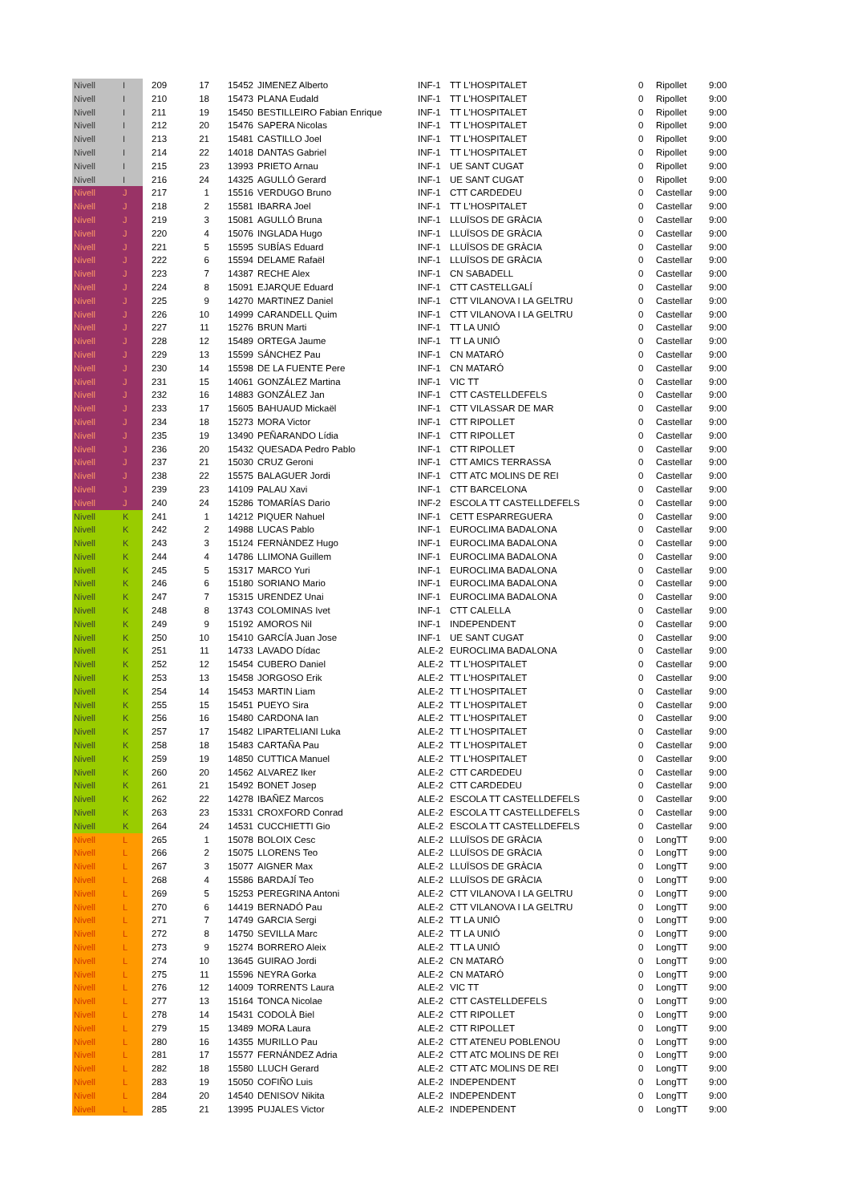| Nivell | I | | 209 | 17 | 15452 | JIMENEZ Alberto | INF-1 | TT L'HOSPITALET | 0 | Ripollet | 9:00 |
| Nivell | I | | 210 | 18 | 15473 | PLANA Eudald | INF-1 | TT L'HOSPITALET | 0 | Ripollet | 9:00 |
| Nivell | I | | 211 | 19 | 15450 | BESTILLEIRO Fabian Enrique | INF-1 | TT L'HOSPITALET | 0 | Ripollet | 9:00 |
| Nivell | I | | 212 | 20 | 15476 | SAPERA Nicolas | INF-1 | TT L'HOSPITALET | 0 | Ripollet | 9:00 |
| Nivell | I | | 213 | 21 | 15481 | CASTILLO Joel | INF-1 | TT L'HOSPITALET | 0 | Ripollet | 9:00 |
| Nivell | I | | 214 | 22 | 14018 | DANTAS Gabriel | INF-1 | TT L'HOSPITALET | 0 | Ripollet | 9:00 |
| Nivell | I | | 215 | 23 | 13993 | PRIETO Arnau | INF-1 | UE SANT CUGAT | 0 | Ripollet | 9:00 |
| Nivell | I | | 216 | 24 | 14325 | AGULLÓ Gerard | INF-1 | UE SANT CUGAT | 0 | Ripollet | 9:00 |
| Nivell | J | | 217 | 1 | 15516 | VERDUGO Bruno | INF-1 | CTT CARDEDEU | 0 | Castellar | 9:00 |
| Nivell | J | | 218 | 2 | 15581 | IBARRA Joel | INF-1 | TT L'HOSPITALET | 0 | Castellar | 9:00 |
| Nivell | J | | 219 | 3 | 15081 | AGULLÓ Bruna | INF-1 | LLUÏSOS DE GRÀCIA | 0 | Castellar | 9:00 |
| Nivell | J | | 220 | 4 | 15076 | INGLADA Hugo | INF-1 | LLUÏSOS DE GRÀCIA | 0 | Castellar | 9:00 |
| Nivell | J | | 221 | 5 | 15595 | SUBÍAS Eduard | INF-1 | LLUÏSOS DE GRÀCIA | 0 | Castellar | 9:00 |
| Nivell | J | | 222 | 6 | 15594 | DELAME Rafaël | INF-1 | LLUÏSOS DE GRÀCIA | 0 | Castellar | 9:00 |
| Nivell | J | | 223 | 7 | 14387 | RECHE Alex | INF-1 | CN SABADELL | 0 | Castellar | 9:00 |
| Nivell | J | | 224 | 8 | 15091 | EJARQUE Eduard | INF-1 | CTT CASTELLGALÍ | 0 | Castellar | 9:00 |
| Nivell | J | | 225 | 9 | 14270 | MARTINEZ Daniel | INF-1 | CTT VILANOVA I LA GELTRU | 0 | Castellar | 9:00 |
| Nivell | J | | 226 | 10 | 14999 | CARANDELL Quim | INF-1 | CTT VILANOVA I LA GELTRU | 0 | Castellar | 9:00 |
| Nivell | J | | 227 | 11 | 15276 | BRUN Marti | INF-1 | TT LA UNIÓ | 0 | Castellar | 9:00 |
| Nivell | J | | 228 | 12 | 15489 | ORTEGA Jaume | INF-1 | TT LA UNIÓ | 0 | Castellar | 9:00 |
| Nivell | J | | 229 | 13 | 15599 | SÁNCHEZ Pau | INF-1 | CN MATARÓ | 0 | Castellar | 9:00 |
| Nivell | J | | 230 | 14 | 15598 | DE LA FUENTE Pere | INF-1 | CN MATARÓ | 0 | Castellar | 9:00 |
| Nivell | J | | 231 | 15 | 14061 | GONZÁLEZ Martina | INF-1 | VIC TT | 0 | Castellar | 9:00 |
| Nivell | J | | 232 | 16 | 14883 | GONZÁLEZ Jan | INF-1 | CTT CASTELLDEFELS | 0 | Castellar | 9:00 |
| Nivell | J | | 233 | 17 | 15605 | BAHUAUD Mickaël | INF-1 | CTT VILASSAR DE MAR | 0 | Castellar | 9:00 |
| Nivell | J | | 234 | 18 | 15273 | MORA Victor | INF-1 | CTT RIPOLLET | 0 | Castellar | 9:00 |
| Nivell | J | | 235 | 19 | 13490 | PEÑARANDO Lídia | INF-1 | CTT RIPOLLET | 0 | Castellar | 9:00 |
| Nivell | J | | 236 | 20 | 15432 | QUESADA Pedro Pablo | INF-1 | CTT RIPOLLET | 0 | Castellar | 9:00 |
| Nivell | J | | 237 | 21 | 15030 | CRUZ Geroni | INF-1 | CTT AMICS TERRASSA | 0 | Castellar | 9:00 |
| Nivell | J | | 238 | 22 | 15575 | BALAGUER Jordi | INF-1 | CTT ATC MOLINS DE REI | 0 | Castellar | 9:00 |
| Nivell | J | | 239 | 23 | 14109 | PALAU Xavi | INF-1 | CTT BARCELONA | 0 | Castellar | 9:00 |
| Nivell | J | | 240 | 24 | 15286 | TOMARÍAS Dario | INF-2 | ESCOLA TT CASTELLDEFELS | 0 | Castellar | 9:00 |
| Nivell | K | | 241 | 1 | 14212 | PIQUER Nahuel | INF-1 | CETT ESPARREGUERA | 0 | Castellar | 9:00 |
| Nivell | K | | 242 | 2 | 14988 | LUCAS Pablo | INF-1 | EUROCLIMA BADALONA | 0 | Castellar | 9:00 |
| Nivell | K | | 243 | 3 | 15124 | FERNÀNDEZ Hugo | INF-1 | EUROCLIMA BADALONA | 0 | Castellar | 9:00 |
| Nivell | K | | 244 | 4 | 14786 | LLIMONA Guillem | INF-1 | EUROCLIMA BADALONA | 0 | Castellar | 9:00 |
| Nivell | K | | 245 | 5 | 15317 | MARCO Yuri | INF-1 | EUROCLIMA BADALONA | 0 | Castellar | 9:00 |
| Nivell | K | | 246 | 6 | 15180 | SORIANO Mario | INF-1 | EUROCLIMA BADALONA | 0 | Castellar | 9:00 |
| Nivell | K | | 247 | 7 | 15315 | URENDEZ Unai | INF-1 | EUROCLIMA BADALONA | 0 | Castellar | 9:00 |
| Nivell | K | | 248 | 8 | 13743 | COLOMINAS Ivet | INF-1 | CTT CALELLA | 0 | Castellar | 9:00 |
| Nivell | K | | 249 | 9 | 15192 | AMOROS Nil | INF-1 | INDEPENDENT | 0 | Castellar | 9:00 |
| Nivell | K | | 250 | 10 | 15410 | GARCÍA Juan Jose | INF-1 | UE SANT CUGAT | 0 | Castellar | 9:00 |
| Nivell | K | | 251 | 11 | 14733 | LAVADO Dídac | ALE-2 | EUROCLIMA BADALONA | 0 | Castellar | 9:00 |
| Nivell | K | | 252 | 12 | 15454 | CUBERO Daniel | ALE-2 | TT L'HOSPITALET | 0 | Castellar | 9:00 |
| Nivell | K | | 253 | 13 | 15458 | JORGOSO Erik | ALE-2 | TT L'HOSPITALET | 0 | Castellar | 9:00 |
| Nivell | K | | 254 | 14 | 15453 | MARTIN Liam | ALE-2 | TT L'HOSPITALET | 0 | Castellar | 9:00 |
| Nivell | K | | 255 | 15 | 15451 | PUEYO Sira | ALE-2 | TT L'HOSPITALET | 0 | Castellar | 9:00 |
| Nivell | K | | 256 | 16 | 15480 | CARDONA Ian | ALE-2 | TT L'HOSPITALET | 0 | Castellar | 9:00 |
| Nivell | K | | 257 | 17 | 15482 | LIPARTELIANI Luka | ALE-2 | TT L'HOSPITALET | 0 | Castellar | 9:00 |
| Nivell | K | | 258 | 18 | 15483 | CARTAÑA Pau | ALE-2 | TT L'HOSPITALET | 0 | Castellar | 9:00 |
| Nivell | K | | 259 | 19 | 14850 | CUTTICA Manuel | ALE-2 | TT L'HOSPITALET | 0 | Castellar | 9:00 |
| Nivell | K | | 260 | 20 | 14562 | ALVAREZ Iker | ALE-2 | CTT CARDEDEU | 0 | Castellar | 9:00 |
| Nivell | K | | 261 | 21 | 15492 | BONET Josep | ALE-2 | CTT CARDEDEU | 0 | Castellar | 9:00 |
| Nivell | K | | 262 | 22 | 14278 | IBAÑEZ Marcos | ALE-2 | ESCOLA TT CASTELLDEFELS | 0 | Castellar | 9:00 |
| Nivell | K | | 263 | 23 | 15331 | CROXFORD Conrad | ALE-2 | ESCOLA TT CASTELLDEFELS | 0 | Castellar | 9:00 |
| Nivell | K | | 264 | 24 | 14531 | CUCCHIETTI Gio | ALE-2 | ESCOLA TT CASTELLDEFELS | 0 | Castellar | 9:00 |
| Nivell | L | | 265 | 1 | 15078 | BOLOIX Cesc | ALE-2 | LLUÏSOS DE GRÀCIA | 0 | LongTT | 9:00 |
| Nivell | L | | 266 | 2 | 15075 | LLORENS Teo | ALE-2 | LLUÏSOS DE GRÀCIA | 0 | LongTT | 9:00 |
| Nivell | L | | 267 | 3 | 15077 | AIGNER Max | ALE-2 | LLUÏSOS DE GRÀCIA | 0 | LongTT | 9:00 |
| Nivell | L | | 268 | 4 | 15586 | BARDAJÍ Teo | ALE-2 | LLUÏSOS DE GRÀCIA | 0 | LongTT | 9:00 |
| Nivell | L | | 269 | 5 | 15253 | PEREGRINA Antoni | ALE-2 | CTT VILANOVA I LA GELTRU | 0 | LongTT | 9:00 |
| Nivell | L | | 270 | 6 | 14419 | BERNADÓ Pau | ALE-2 | CTT VILANOVA I LA GELTRU | 0 | LongTT | 9:00 |
| Nivell | L | | 271 | 7 | 14749 | GARCIA Sergi | ALE-2 | TT LA UNIÓ | 0 | LongTT | 9:00 |
| Nivell | L | | 272 | 8 | 14750 | SEVILLA Marc | ALE-2 | TT LA UNIÓ | 0 | LongTT | 9:00 |
| Nivell | L | | 273 | 9 | 15274 | BORRERO Aleix | ALE-2 | TT LA UNIÓ | 0 | LongTT | 9:00 |
| Nivell | L | | 274 | 10 | 13645 | GUIRAO Jordi | ALE-2 | CN MATARÓ | 0 | LongTT | 9:00 |
| Nivell | L | | 275 | 11 | 15596 | NEYRA Gorka | ALE-2 | CN MATARÓ | 0 | LongTT | 9:00 |
| Nivell | L | | 276 | 12 | 14009 | TORRENTS Laura | ALE-2 | VIC TT | 0 | LongTT | 9:00 |
| Nivell | L | | 277 | 13 | 15164 | TONCA Nicolae | ALE-2 | CTT CASTELLDEFELS | 0 | LongTT | 9:00 |
| Nivell | L | | 278 | 14 | 15431 | CODOLÀ Biel | ALE-2 | CTT RIPOLLET | 0 | LongTT | 9:00 |
| Nivell | L | | 279 | 15 | 13489 | MORA Laura | ALE-2 | CTT RIPOLLET | 0 | LongTT | 9:00 |
| Nivell | L | | 280 | 16 | 14355 | MURILLO Pau | ALE-2 | CTT ATENEU POBLENOU | 0 | LongTT | 9:00 |
| Nivell | L | | 281 | 17 | 15577 | FERNÁNDEZ Adria | ALE-2 | CTT ATC MOLINS DE REI | 0 | LongTT | 9:00 |
| Nivell | L | | 282 | 18 | 15580 | LLUCH Gerard | ALE-2 | CTT ATC MOLINS DE REI | 0 | LongTT | 9:00 |
| Nivell | L | | 283 | 19 | 15050 | COFIÑO Luis | ALE-2 | INDEPENDENT | 0 | LongTT | 9:00 |
| Nivell | L | | 284 | 20 | 14540 | DENISOV Nikita | ALE-2 | INDEPENDENT | 0 | LongTT | 9:00 |
| Nivell | L | | 285 | 21 | 13995 | PUJALES Victor | ALE-2 | INDEPENDENT | 0 | LongTT | 9:00 |